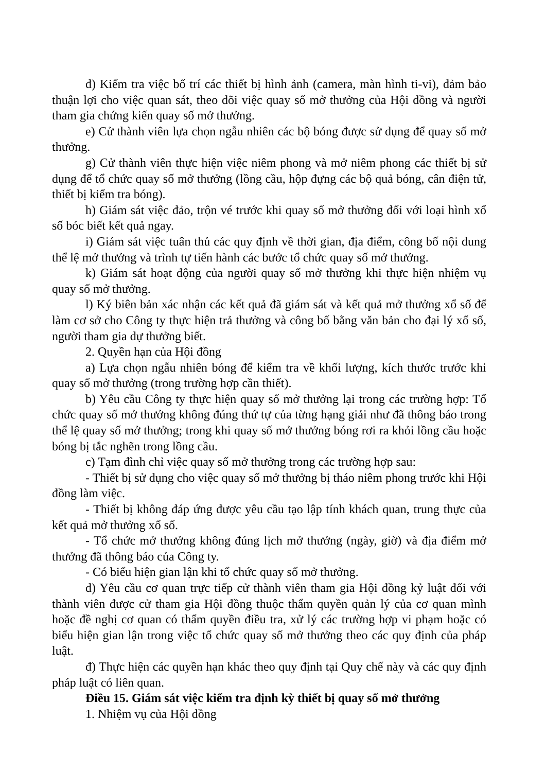đ) Kiểm tra việc bố trí các thiết bị hình ảnh (camera, màn hình ti-vi), đảm bảo thuận lợi cho việc quan sát, theo dõi việc quay số mở thưởng của Hội đồng và người tham gia chứng kiến quay số mở thưởng.
e) Cử thành viên lựa chọn ngẫu nhiên các bộ bóng được sử dụng để quay số mở thưởng.
g) Cử thành viên thực hiện việc niêm phong và mở niêm phong các thiết bị sử dụng để tổ chức quay số mở thưởng (lồng cầu, hộp đựng các bộ quả bóng, cân điện tử, thiết bị kiểm tra bóng).
h) Giám sát việc đảo, trộn vé trước khi quay số mở thưởng đối với loại hình xổ số bóc biết kết quả ngay.
i) Giám sát việc tuân thủ các quy định về thời gian, địa điểm, công bố nội dung thể lệ mở thưởng và trình tự tiến hành các bước tổ chức quay số mở thưởng.
k) Giám sát hoạt động của người quay số mở thưởng khi thực hiện nhiệm vụ quay số mở thưởng.
l) Ký biên bản xác nhận các kết quả đã giám sát và kết quả mở thưởng xổ số để làm cơ sở cho Công ty thực hiện trả thưởng và công bố bằng văn bản cho đại lý xổ số, người tham gia dự thưởng biết.
2. Quyền hạn của Hội đồng
a) Lựa chọn ngẫu nhiên bóng để kiểm tra về khối lượng, kích thước trước khi quay số mở thưởng (trong trường hợp cần thiết).
b) Yêu cầu Công ty thực hiện quay số mở thưởng lại trong các trường hợp: Tổ chức quay số mở thưởng không đúng thứ tự của từng hạng giải như đã thông báo trong thể lệ quay số mở thưởng; trong khi quay số mở thưởng bóng rơi ra khỏi lồng cầu hoặc bóng bị tắc nghẽn trong lồng cầu.
c) Tạm đình chỉ việc quay số mở thưởng trong các trường hợp sau:
- Thiết bị sử dụng cho việc quay số mở thưởng bị tháo niêm phong trước khi Hội đồng làm việc.
- Thiết bị không đáp ứng được yêu cầu tạo lập tính khách quan, trung thực của kết quả mở thưởng xổ số.
- Tổ chức mở thưởng không đúng lịch mở thưởng (ngày, giờ) và địa điểm mở thưởng đã thông báo của Công ty.
- Có biểu hiện gian lận khi tổ chức quay số mở thưởng.
d) Yêu cầu cơ quan trực tiếp cử thành viên tham gia Hội đồng kỷ luật đối với thành viên được cử tham gia Hội đồng thuộc thẩm quyền quản lý của cơ quan mình hoặc đề nghị cơ quan có thẩm quyền điều tra, xử lý các trường hợp vi phạm hoặc có biểu hiện gian lận trong việc tổ chức quay số mở thưởng theo các quy định của pháp luật.
đ) Thực hiện các quyền hạn khác theo quy định tại Quy chế này và các quy định pháp luật có liên quan.
Điều 15. Giám sát việc kiểm tra định kỳ thiết bị quay số mở thưởng
1. Nhiệm vụ của Hội đồng